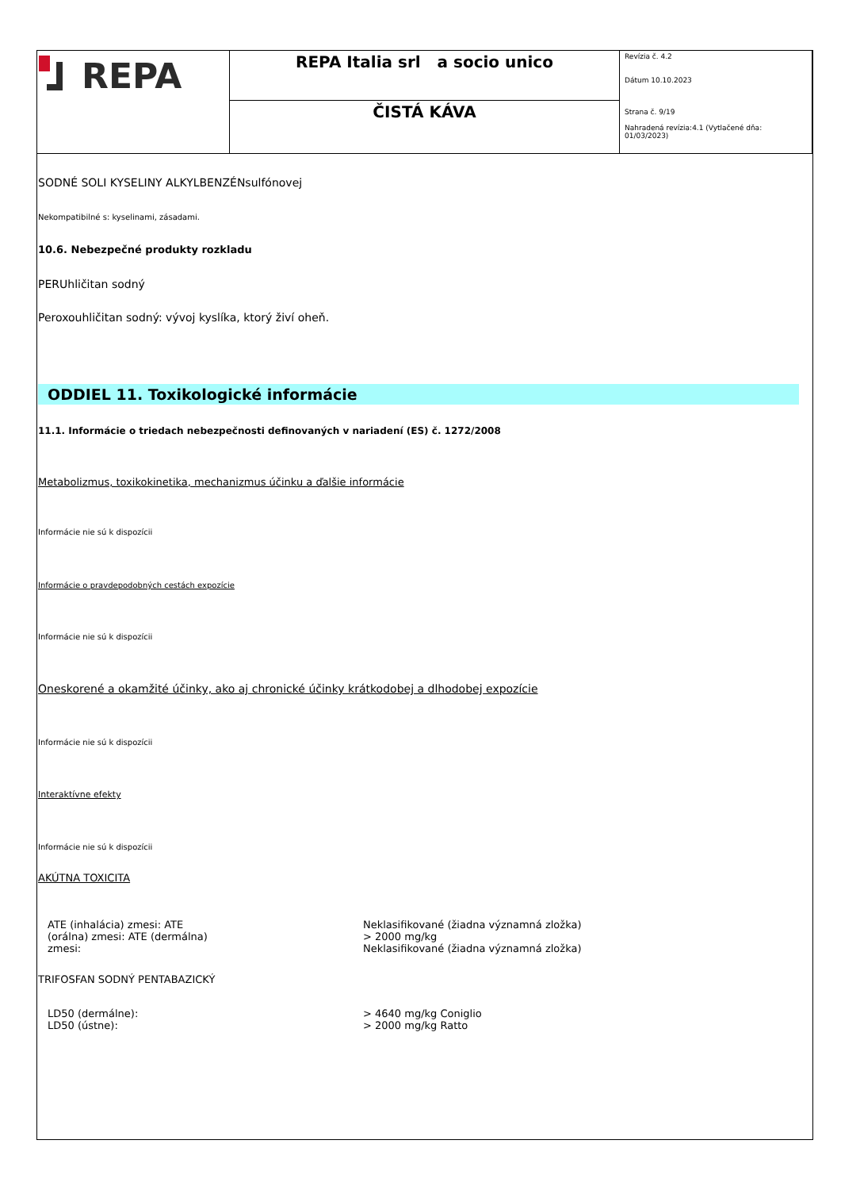| REPA | REPA Italia srl a socio unico | Revízia č. 4.2 Dátum 10.10.2023 Strana č. 9/19 Nahradená revízia:4.1 (Vytlačené dňa: 01/03/2023) |
| | ČISTÁ KÁVA | |
SODNÉ SOLI KYSELINY ALKYLBENZÉNsulfónovej
Nekompatibilné s: kyselinami, zásadami.
10.6. Nebezpečné produkty rozkladu
PERUhličitan sodný
Peroxouhličitan sodný: vývoj kyslíka, ktorý živí oheň.
ODDIEL 11. Toxikologické informácie
11.1. Informácie o triedach nebezpečnosti definovaných v nariadení (ES) č. 1272/2008
Metabolizmus, toxikokinetika, mechanizmus účinku a ďalšie informácie
Informácie nie sú k dispozícii
Informácie o pravdepodobných cestách expozície
Informácie nie sú k dispozícii
Oneskorené a okamžité účinky, ako aj chronické účinky krátkodobej a dlhodobej expozície
Informácie nie sú k dispozícii
Interaktívne efekty
Informácie nie sú k dispozícii
AKÚTNA TOXICITA
ATE (inhalácia) zmesi: ATE
(orálna) zmesi: ATE (dermálna)
zmesi:
Neklasifikované (žiadna významná zložka)
> 2000 mg/kg
Neklasifikované (žiadna významná zložka)
TRIFOSFAN SODNÝ PENTABAZICKÝ
LD50 (dermálne):
LD50 (ústne):
> 4640 mg/kg Coniglio
> 2000 mg/kg Ratto